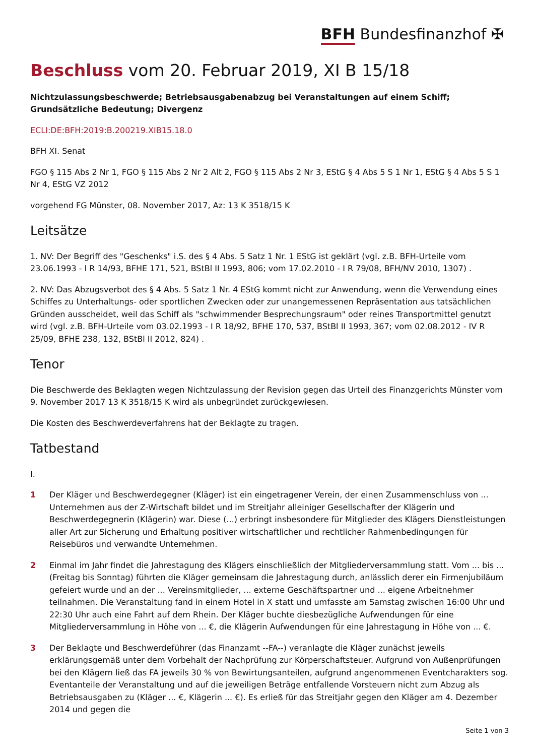BFH Bundesfinanzhof ✠
Beschluss vom 20. Februar 2019, XI B 15/18
Nichtzulassungsbeschwerde; Betriebsausgabenabzug bei Veranstaltungen auf einem Schiff; Grundsätzliche Bedeutung; Divergenz
ECLI:DE:BFH:2019:B.200219.XIB15.18.0
BFH XI. Senat
FGO § 115 Abs 2 Nr 1, FGO § 115 Abs 2 Nr 2 Alt 2, FGO § 115 Abs 2 Nr 3, EStG § 4 Abs 5 S 1 Nr 1, EStG § 4 Abs 5 S 1 Nr 4, EStG VZ 2012
vorgehend FG Münster, 08. November 2017, Az: 13 K 3518/15 K
Leitsätze
1. NV: Der Begriff des "Geschenks" i.S. des § 4 Abs. 5 Satz 1 Nr. 1 EStG ist geklärt (vgl. z.B. BFH-Urteile vom 23.06.1993 - I R 14/93, BFHE 171, 521, BStBl II 1993, 806; vom 17.02.2010 - I R 79/08, BFH/NV 2010, 1307) .
2. NV: Das Abzugsverbot des § 4 Abs. 5 Satz 1 Nr. 4 EStG kommt nicht zur Anwendung, wenn die Verwendung eines Schiffes zu Unterhaltungs- oder sportlichen Zwecken oder zur unangemessenen Repräsentation aus tatsächlichen Gründen ausscheidet, weil das Schiff als "schwimmender Besprechungsraum" oder reines Transportmittel genutzt wird (vgl. z.B. BFH-Urteile vom 03.02.1993 - I R 18/92, BFHE 170, 537, BStBl II 1993, 367; vom 02.08.2012 - IV R 25/09, BFHE 238, 132, BStBl II 2012, 824) .
Tenor
Die Beschwerde des Beklagten wegen Nichtzulassung der Revision gegen das Urteil des Finanzgerichts Münster vom 9. November 2017 13 K 3518/15 K wird als unbegründet zurückgewiesen.
Die Kosten des Beschwerdeverfahrens hat der Beklagte zu tragen.
Tatbestand
I.
1 Der Kläger und Beschwerdegegner (Kläger) ist ein eingetragener Verein, der einen Zusammenschluss von ... Unternehmen aus der Z-Wirtschaft bildet und im Streitjahr alleiniger Gesellschafter der Klägerin und Beschwerdegegnerin (Klägerin) war. Diese (...) erbringt insbesondere für Mitglieder des Klägers Dienstleistungen aller Art zur Sicherung und Erhaltung positiver wirtschaftlicher und rechtlicher Rahmenbedingungen für Reisebüros und verwandte Unternehmen.
2 Einmal im Jahr findet die Jahrestagung des Klägers einschließlich der Mitgliederversammlung statt. Vom ... bis ... (Freitag bis Sonntag) führten die Kläger gemeinsam die Jahrestagung durch, anlässlich derer ein Firmenjubiläum gefeiert wurde und an der ... Vereinsmitglieder, ... externe Geschäftspartner und ... eigene Arbeitnehmer teilnahmen. Die Veranstaltung fand in einem Hotel in X statt und umfasste am Samstag zwischen 16:00 Uhr und 22:30 Uhr auch eine Fahrt auf dem Rhein. Der Kläger buchte diesbezügliche Aufwendungen für eine Mitgliederversammlung in Höhe von ... €, die Klägerin Aufwendungen für eine Jahrestagung in Höhe von ... €.
3 Der Beklagte und Beschwerdeführer (das Finanzamt --FA--) veranlagte die Kläger zunächst jeweils erklärungsgemäß unter dem Vorbehalt der Nachprüfung zur Körperschaftsteuer. Aufgrund von Außenprüfungen bei den Klägern ließ das FA jeweils 30 % von Bewirtungsanteilen, aufgrund angenommenen Eventcharakters sog. Eventanteile der Veranstaltung und auf die jeweiligen Beträge entfallende Vorsteuern nicht zum Abzug als Betriebsausgaben zu (Kläger ... €, Klägerin ... €). Es erließ für das Streitjahr gegen den Kläger am 4. Dezember 2014 und gegen die
Seite 1 von 3